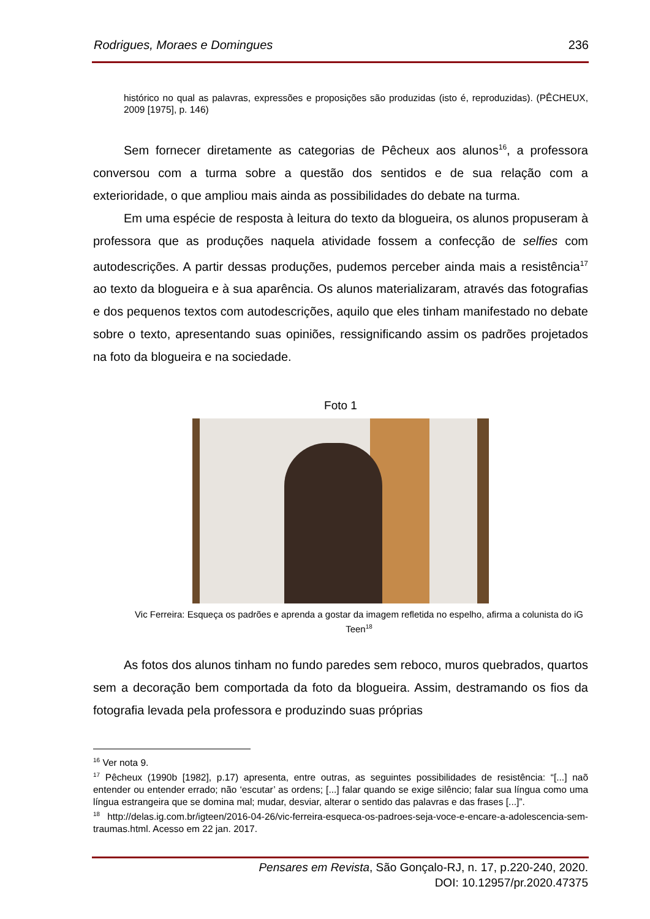Rodrigues, Moraes e Domingues 236
histórico no qual as palavras, expressões e proposições são produzidas (isto é, reproduzidas). (PÊCHEUX, 2009 [1975], p. 146)
Sem fornecer diretamente as categorias de Pêcheux aos alunos<sup>16</sup>, a professora conversou com a turma sobre a questão dos sentidos e de sua relação com a exterioridade, o que ampliou mais ainda as possibilidades do debate na turma.
Em uma espécie de resposta à leitura do texto da blogueira, os alunos propuseram à professora que as produções naquela atividade fossem a confecção de selfies com autodescrições. A partir dessas produções, pudemos perceber ainda mais a resistência<sup>17</sup> ao texto da blogueira e à sua aparência. Os alunos materializaram, através das fotografias e dos pequenos textos com autodescrições, aquilo que eles tinham manifestado no debate sobre o texto, apresentando suas opiniões, ressignificando assim os padrões projetados na foto da blogueira e na sociedade.
Foto 1
Vic Ferreira: Esqueça os padrões e aprenda a gostar da imagem refletida no espelho, afirma a colunista do iG Teen<sup>18</sup>
As fotos dos alunos tinham no fundo paredes sem reboco, muros quebrados, quartos sem a decoração bem comportada da foto da blogueira. Assim, destramando os fios da fotografia levada pela professora e produzindo suas próprias
<sup>16</sup> Ver nota 9.
<sup>17</sup> Pêcheux (1990b [1982], p.17) apresenta, entre outras, as seguintes possibilidades de resistência: “[...] naõ entender ou entender errado; não ‘escutar’ as ordens; [...] falar quando se exige silêncio; falar sua língua como uma língua estrangeira que se domina mal; mudar, desviar, alterar o sentido das palavras e das frases [...]”.
<sup>18</sup> http://delas.ig.com.br/igteen/2016-04-26/vic-ferreira-esqueca-os-padroes-seja-voce-e-encare-a-adolescencia-sem-traumas.html. Acesso em 22 jan. 2017.
Pensares em Revista, São Gonçalo-RJ, n. 17, p.220-240, 2020.
DOI: 10.12957/pr.2020.47375